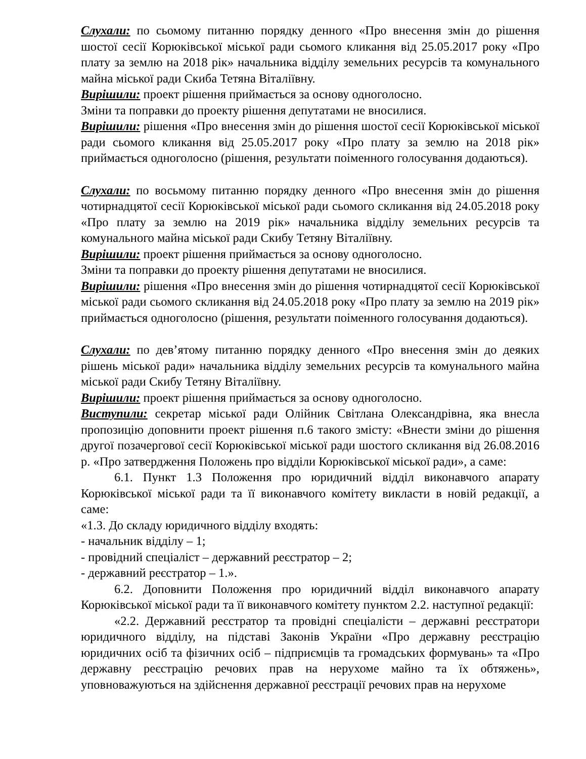Слухали: по сьомому питанню порядку денного «Про внесення змін до рішення шостої сесії Корюківської міської ради сьомого кликання від 25.05.2017 року «Про плату за землю на 2018 рік» начальника відділу земельних ресурсів та комунального майна міської ради Скиба Тетяна Віталіївну.
Вирішили: проект рішення приймається за основу одноголосно.
Зміни та поправки до проекту рішення депутатами не вносилися.
Вирішили: рішення «Про внесення змін до рішення шостої сесії Корюківської міської ради сьомого кликання від 25.05.2017 року «Про плату за землю на 2018 рік» приймається одноголосно (рішення, результати поіменного голосування додаються).
Слухали: по восьмому питанню порядку денного «Про внесення змін до рішення чотирнадцятої сесії Корюківської міської ради сьомого скликання від 24.05.2018 року «Про плату за землю на 2019 рік» начальника відділу земельних ресурсів та комунального майна міської ради Скибу Тетяну Віталіївну.
Вирішили: проект рішення приймається за основу одноголосно.
Зміни та поправки до проекту рішення депутатами не вносилися.
Вирішили: рішення «Про внесення змін до рішення чотирнадцятої сесії Корюківської міської ради сьомого скликання від 24.05.2018 року «Про плату за землю на 2019 рік» приймається одноголосно (рішення, результати поіменного голосування додаються).
Слухали: по дев’ятому питанню порядку денного «Про внесення змін до деяких рішень міської ради» начальника відділу земельних ресурсів та комунального майна міської ради Скибу Тетяну Віталіївну.
Вирішили: проект рішення приймається за основу одноголосно.
Виступили: секретар міської ради Олійник Світлана Олександрівна, яка внесла пропозицію доповнити проект рішення п.6 такого змісту: «Внести зміни до рішення другої позачергової сесії Корюківської міської ради шостого скликання від 26.08.2016 р. «Про затвердження Положень про відділи Корюківської міської ради», а саме:
6.1. Пункт 1.3 Положення про юридичний відділ виконавчого апарату Корюківської міської ради та її виконавчого комітету викласти в новій редакції, а саме:
«1.3. До складу юридичного відділу входять:
- начальник відділу – 1;
- провідний спеціаліст – державний реєстратор – 2;
- державний реєстратор – 1.».
6.2. Доповнити Положення про юридичний відділ виконавчого апарату Корюківської міської ради та її виконавчого комітету пунктом 2.2. наступної редакції:
«2.2. Державний реєстратор та провідні спеціалісти – державні реєстратори юридичного відділу, на підставі Законів України «Про державну реєстрацію юридичних осіб та фізичних осіб – підприємців та громадських формувань» та «Про державну реєстрацію речових прав на нерухоме майно та їх обтяжень», уповноважуються на здійснення державної реєстрації речових прав на нерухоме